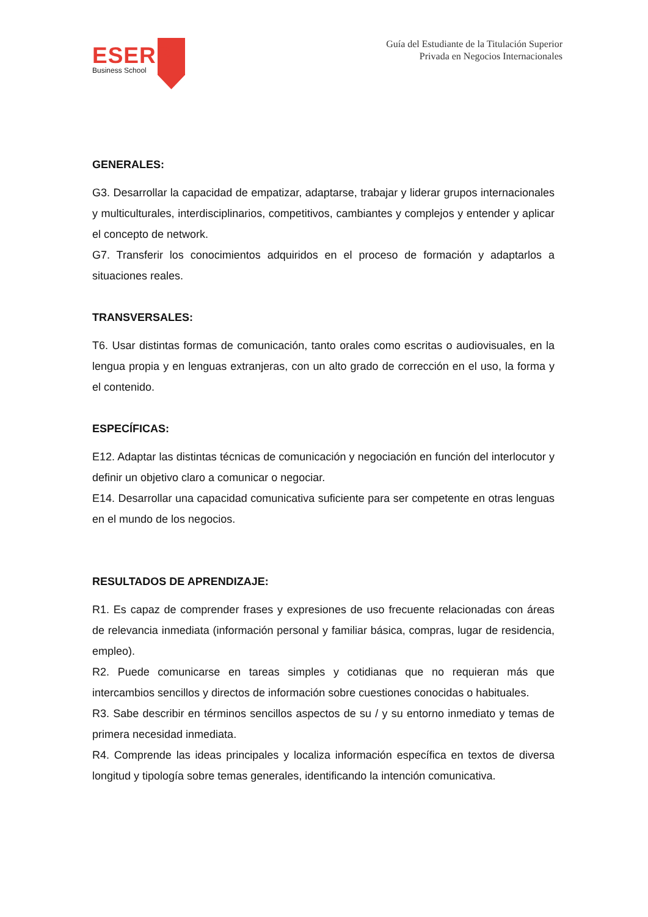ESERP
Business School
Guía del Estudiante de la Titulación Superior
Privada en Negocios Internacionales
GENERALES:
G3. Desarrollar la capacidad de empatizar, adaptarse, trabajar y liderar grupos internacionales y multiculturales, interdisciplinarios, competitivos, cambiantes y complejos y entender y aplicar el concepto de network.
G7. Transferir los conocimientos adquiridos en el proceso de formación y adaptarlos a situaciones reales.
TRANSVERSALES:
T6. Usar distintas formas de comunicación, tanto orales como escritas o audiovisuales, en la lengua propia y en lenguas extranjeras, con un alto grado de corrección en el uso, la forma y el contenido.
ESPECÍFICAS:
E12. Adaptar las distintas técnicas de comunicación y negociación en función del interlocutor y definir un objetivo claro a comunicar o negociar.
E14. Desarrollar una capacidad comunicativa suficiente para ser competente en otras lenguas en el mundo de los negocios.
RESULTADOS DE APRENDIZAJE:
R1. Es capaz de comprender frases y expresiones de uso frecuente relacionadas con áreas de relevancia inmediata (información personal y familiar básica, compras, lugar de residencia, empleo).
R2. Puede comunicarse en tareas simples y cotidianas que no requieran más que intercambios sencillos y directos de información sobre cuestiones conocidas o habituales.
R3. Sabe describir en términos sencillos aspectos de su / y su entorno inmediato y temas de primera necesidad inmediata.
R4. Comprende las ideas principales y localiza información específica en textos de diversa longitud y tipología sobre temas generales, identificando la intención comunicativa.